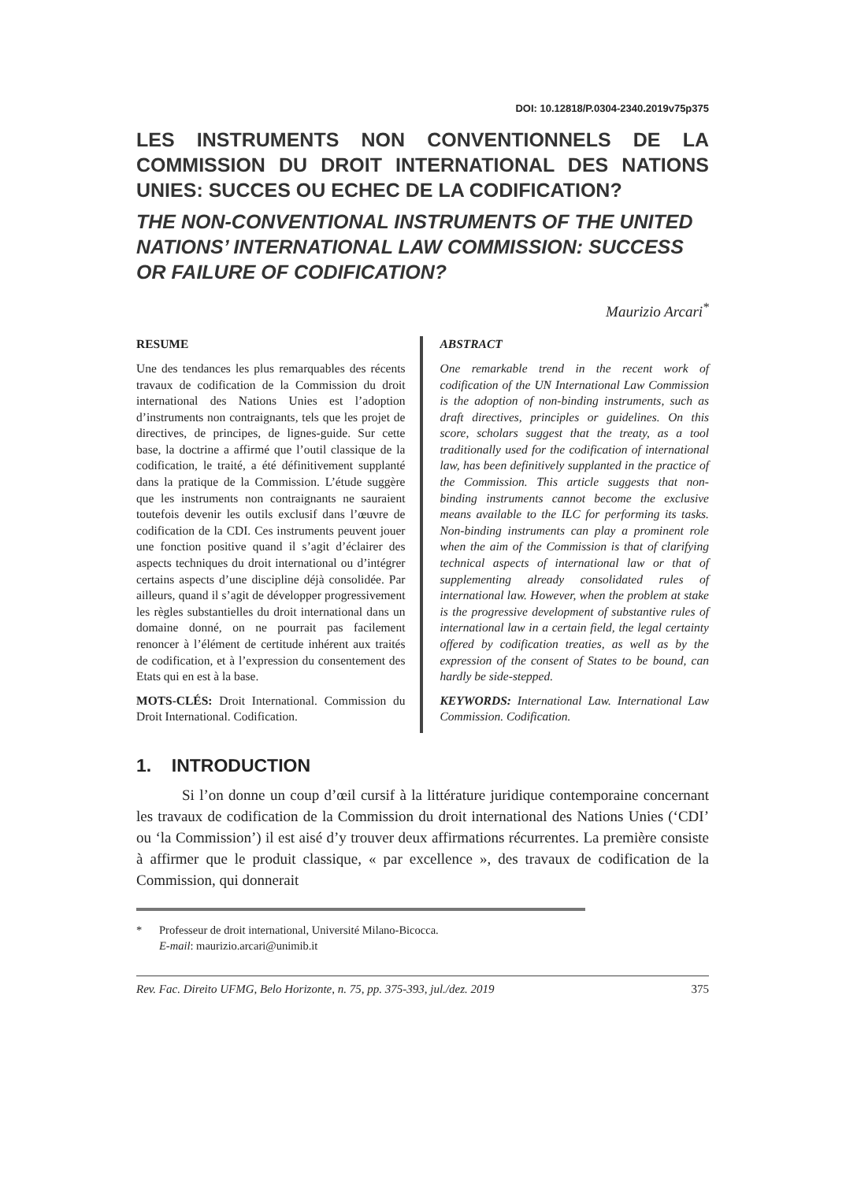DOI: 10.12818/P.0304-2340.2019v75p375
LES INSTRUMENTS NON CONVENTIONNELS DE LA COMMISSION DU DROIT INTERNATIONAL DES NATIONS UNIES: SUCCES OU ECHEC DE LA CODIFICATION?
THE NON-CONVENTIONAL INSTRUMENTS OF THE UNITED NATIONS’ INTERNATIONAL LAW COMMISSION: SUCCESS OR FAILURE OF CODIFICATION?
Maurizio Arcari<sup>*</sup>
RESUME
Une des tendances les plus remarquables des récents travaux de codification de la Commission du droit international des Nations Unies est l’adoption d’instruments non contraignants, tels que les projet de directives, de principes, de lignes-guide. Sur cette base, la doctrine a affirmé que l’outil classique de la codification, le traité, a été définitivement supplanté dans la pratique de la Commission. L’étude suggère que les instruments non contraignants ne sauraient toutefois devenir les outils exclusif dans l’œuvre de codification de la CDI. Ces instruments peuvent jouer une fonction positive quand il s’agit d’éclairer des aspects techniques du droit international ou d’intégrer certains aspects d’une discipline déjà consolidée. Par ailleurs, quand il s’agit de développer progressivement les règles substantielles du droit international dans un domaine donné, on ne pourrait pas facilement renoncer à l’élément de certitude inhérent aux traités de codification, et à l’expression du consentement des Etats qui en est à la base.
MOTS-CLÉS: Droit International. Commission du Droit International. Codification.
ABSTRACT
One remarkable trend in the recent work of codification of the UN International Law Commission is the adoption of non-binding instruments, such as draft directives, principles or guidelines. On this score, scholars suggest that the treaty, as a tool traditionally used for the codification of international law, has been definitively supplanted in the practice of the Commission. This article suggests that non-binding instruments cannot become the exclusive means available to the ILC for performing its tasks. Non-binding instruments can play a prominent role when the aim of the Commission is that of clarifying technical aspects of international law or that of supplementing already consolidated rules of international law. However, when the problem at stake is the progressive development of substantive rules of international law in a certain field, the legal certainty offered by codification treaties, as well as by the expression of the consent of States to be bound, can hardly be side-stepped.
KEYWORDS: International Law. International Law Commission. Codification.
1. INTRODUCTION
Si l’on donne un coup d’œil cursif à la littérature juridique contemporaine concernant les travaux de codification de la Commission du droit international des Nations Unies (‘CDI’ ou ‘la Commission’) il est aisé d’y trouver deux affirmations récurrentes. La première consiste à affirmer que le produit classique, « par excellence », des travaux de codification de la Commission, qui donnerait
* Professeur de droit international, Université Milano-Bicocca.
E-mail: maurizio.arcari@unimib.it
Rev. Fac. Direito UFMG, Belo Horizonte, n. 75, pp. 375-393, jul./dez. 2019 375